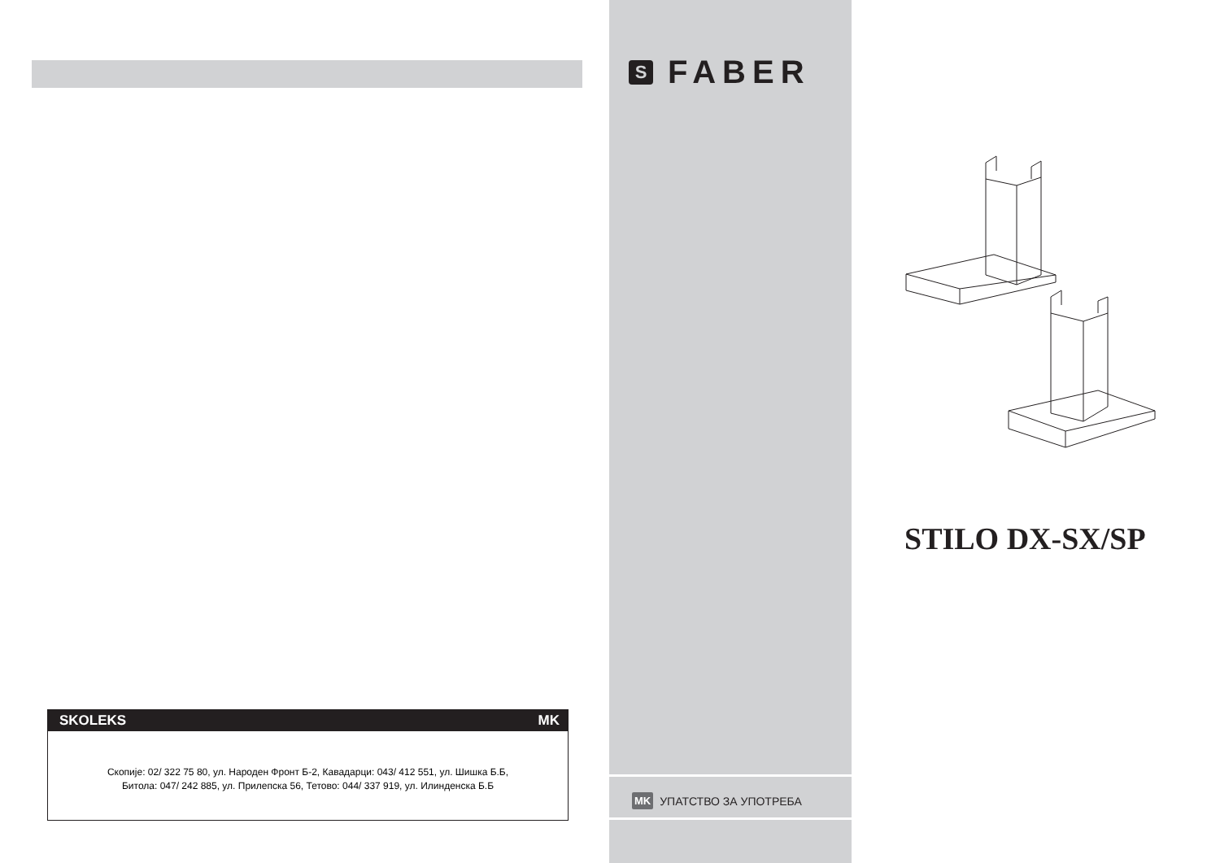SKOLEKS MK
Скопије: 02/ 322 75 80, ул. Народен Фронт Б-2, Кавадарци: 043/ 412 551, ул. Шишка Б.Б,
Битола: 047/ 242 885, ул. Прилепска 56, Тетово: 044/ 337 919, ул. Илинденска Б.Б
S
FABER
MK УПАТСТВО ЗА УПОТРЕБА
STILO DX-SX/SP